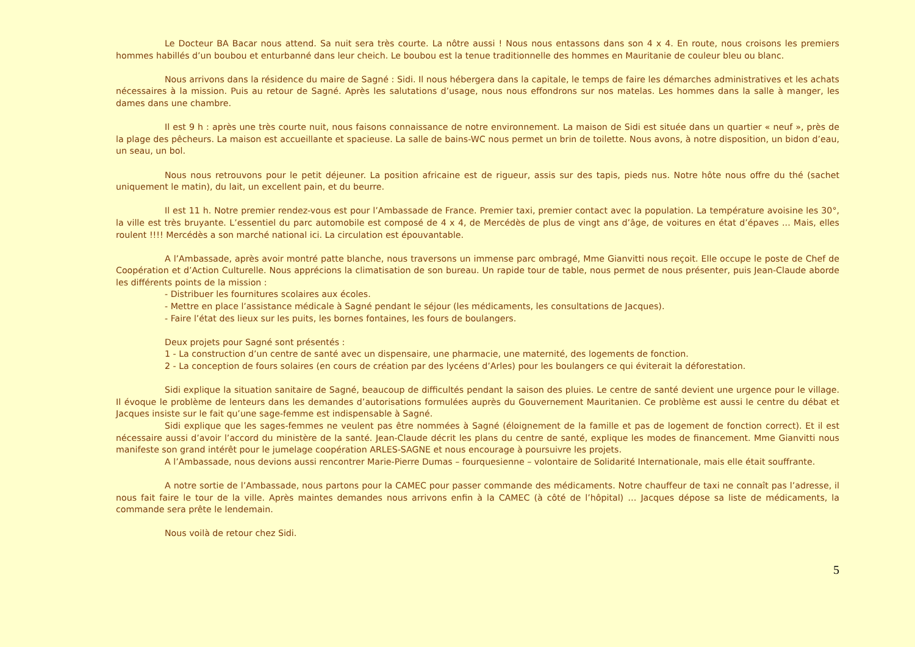Le Docteur BA Bacar nous attend. Sa nuit sera très courte. La nôtre aussi ! Nous nous entassons dans son 4 x 4. En route, nous croisons les premiers hommes habillés d’un boubou et enturbanné dans leur cheich. Le boubou est la tenue traditionnelle des hommes en Mauritanie de couleur bleu ou blanc.
Nous arrivons dans la résidence du maire de Sagné : Sidi. Il nous hébergera dans la capitale, le temps de faire les démarches administratives et les achats nécessaires à la mission. Puis au retour de Sagné. Après les salutations d’usage, nous nous effondrons sur nos matelas. Les hommes dans la salle à manger, les dames dans une chambre.
Il est 9 h : après une très courte nuit, nous faisons connaissance de notre environnement. La maison de Sidi est située dans un quartier « neuf », près de la plage des pêcheurs. La maison est accueillante et spacieuse. La salle de bains-WC nous permet un brin de toilette. Nous avons, à notre disposition, un bidon d’eau, un seau, un bol.
Nous nous retrouvons pour le petit déjeuner. La position africaine est de rigueur, assis sur des tapis, pieds nus. Notre hôte nous offre du thé (sachet uniquement le matin), du lait, un excellent pain, et du beurre.
Il est 11 h. Notre premier rendez-vous est pour l’Ambassade de France. Premier taxi, premier contact avec la population. La température avoisine les 30°, la ville est très bruyante. L’essentiel du parc automobile est composé de 4 x 4, de Mercédès de plus de vingt ans d’âge, de voitures en état d’épaves ... Mais, elles roulent !!!! Mercédès a son marché national ici. La circulation est épouvantable.
A l’Ambassade, après avoir montré patte blanche, nous traversons un immense parc ombragé, Mme Gianvitti nous reçoit. Elle occupe le poste de Chef de Coopération et d’Action Culturelle. Nous apprécions la climatisation de son bureau. Un rapide tour de table, nous permet de nous présenter, puis Jean-Claude aborde les différents points de la mission :
- Distribuer les fournitures scolaires aux écoles.
- Mettre en place l’assistance médicale à Sagné pendant le séjour (les médicaments, les consultations de Jacques).
- Faire l’état des lieux sur les puits, les bornes fontaines, les fours de boulangers.
Deux projets pour Sagné sont présentés :
1 - La construction d’un centre de santé avec un dispensaire, une pharmacie, une maternité, des logements de fonction.
2 - La conception de fours solaires (en cours de création par des lycéens d’Arles) pour les boulangers ce qui éviterait la déforestation.
Sidi explique la situation sanitaire de Sagné, beaucoup de difficultés pendant la saison des pluies. Le centre de santé devient une urgence pour le village. Il évoque le problème de lenteurs dans les demandes d’autorisations formulées auprès du Gouvernement Mauritanien. Ce problème est aussi le centre du débat et Jacques insiste sur le fait qu’une sage-femme est indispensable à Sagné.
Sidi explique que les sages-femmes ne veulent pas être nommées à Sagné (éloignement de la famille et pas de logement de fonction correct). Et il est nécessaire aussi d’avoir l’accord du ministère de la santé. Jean-Claude décrit les plans du centre de santé, explique les modes de financement. Mme Gianvitti nous manifeste son grand intérêt pour le jumelage coopération ARLES-SAGNE et nous encourage à poursuivre les projets.
A l’Ambassade, nous devions aussi rencontrer Marie-Pierre Dumas – fourquesienne – volontaire de Solidarité Internationale, mais elle était souffrante.
A notre sortie de l’Ambassade, nous partons pour la CAMEC pour passer commande des médicaments. Notre chauffeur de taxi ne connaît pas l’adresse, il nous fait faire le tour de la ville. Après maintes demandes nous arrivons enfin à la CAMEC (à côté de l’hôpital) … Jacques dépose sa liste de médicaments, la commande sera prête le lendemain.
Nous voilà de retour chez Sidi.
5